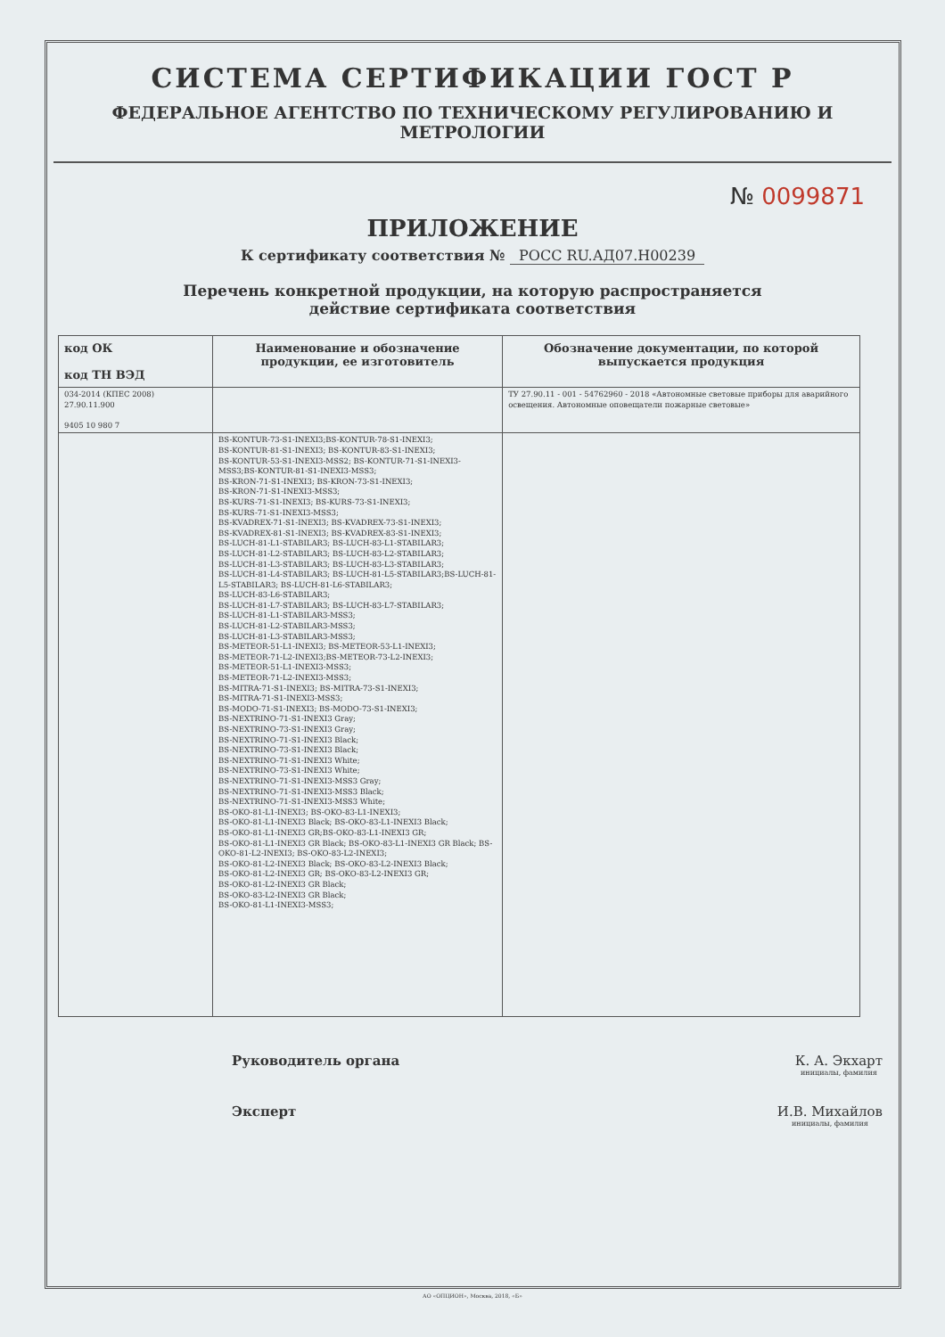СИСТЕМА СЕРТИФИКАЦИИ ГОСТ Р
ФЕДЕРАЛЬНОЕ АГЕНТСТВО ПО ТЕХНИЧЕСКОМУ РЕГУЛИРОВАНИЮ И МЕТРОЛОГИИ
№ 0099871
ПРИЛОЖЕНИЕ
К сертификату соответствия № РОСС RU.АД07.Н00239
Перечень конкретной продукции, на которую распространяется
действие сертификата соответствия
| код ОК код ТН ВЭД | Наименование и обозначение продукции, ее изготовитель | Обозначение документации, по которой выпускается продукция |
| --- | --- | --- |
| 034-2014 (КПЕС 2008) 27.90.11.900 9405 10 980 7 | | ТУ 27.90.11 - 001 - 54762960 - 2018 «Автономные световые приборы для аварийного освещения. Автономные оповещатели пожарные световые» |
| | BS-KONTUR-73-S1-INEXI3;BS-KONTUR-78-S1-INEXI3; BS-KONTUR-81-S1-INEXI3; BS-KONTUR-83-S1-INEXI3; BS-KONTUR-53-S1-INEXI3-MSS2; BS-KONTUR-71-S1-INEXI3-MSS3;BS-KONTUR-81-S1-INEXI3-MSS3; BS-KRON-71-S1-INEXI3; BS-KRON-73-S1-INEXI3; BS-KRON-71-S1-INEXI3-MSS3; BS-KURS-71-S1-INEXI3; BS-KURS-73-S1-INEXI3; BS-KURS-71-S1-INEXI3-MSS3; BS-KVADREX-71-S1-INEXI3; BS-KVADREX-73-S1-INEXI3; BS-KVADREX-81-S1-INEXI3; BS-KVADREX-83-S1-INEXI3; BS-LUCH-81-L1-STABILAR3; BS-LUCH-83-L1-STABILAR3; BS-LUCH-81-L2-STABILAR3; BS-LUCH-83-L2-STABILAR3; BS-LUCH-81-L3-STABILAR3; BS-LUCH-83-L3-STABILAR3; BS-LUCH-81-L4-STABILAR3; BS-LUCH-81-L5-STABILAR3;BS-LUCH-81-L5-STABILAR3; BS-LUCH-81-L6-STABILAR3; BS-LUCH-83-L6-STABILAR3; BS-LUCH-81-L7-STABILAR3; BS-LUCH-83-L7-STABILAR3; BS-LUCH-81-L1-STABILAR3-MSS3; BS-LUCH-81-L2-STABILAR3-MSS3; BS-LUCH-81-L3-STABILAR3-MSS3; BS-METEOR-51-L1-INEXI3; BS-METEOR-53-L1-INEXI3; BS-METEOR-71-L2-INEXI3;BS-METEOR-73-L2-INEXI3; BS-METEOR-51-L1-INEXI3-MSS3; BS-METEOR-71-L2-INEXI3-MSS3; BS-MITRA-71-S1-INEXI3; BS-MITRA-73-S1-INEXI3; BS-MITRA-71-S1-INEXI3-MSS3; BS-MODO-71-S1-INEXI3; BS-MODO-73-S1-INEXI3; BS-NEXTRINO-71-S1-INEXI3 Gray; BS-NEXTRINO-73-S1-INEXI3 Gray; BS-NEXTRINO-71-S1-INEXI3 Black; BS-NEXTRINO-73-S1-INEXI3 Black; BS-NEXTRINO-71-S1-INEXI3 White; BS-NEXTRINO-73-S1-INEXI3 White; BS-NEXTRINO-71-S1-INEXI3-MSS3 Gray; BS-NEXTRINO-71-S1-INEXI3-MSS3 Black; BS-NEXTRINO-71-S1-INEXI3-MSS3 White; BS-OKO-81-L1-INEXI3; BS-OKO-83-L1-INEXI3; BS-OKO-81-L1-INEXI3 Black; BS-OKO-83-L1-INEXI3 Black; BS-OKO-81-L1-INEXI3 GR;BS-OKO-83-L1-INEXI3 GR; BS-OKO-81-L1-INEXI3 GR Black; BS-OKO-83-L1-INEXI3 GR Black; BS-OKO-81-L2-INEXI3; BS-OKO-83-L2-INEXI3; BS-OKO-81-L2-INEXI3 Black; BS-OKO-83-L2-INEXI3 Black; BS-OKO-81-L2-INEXI3 GR; BS-OKO-83-L2-INEXI3 GR; BS-OKO-81-L2-INEXI3 GR Black; BS-OKO-83-L2-INEXI3 GR Black; BS-OKO-81-L1-INEXI3-MSS3; | |
Руководитель органа К. А. Экхарт
инициалы, фамилия
Эксперт И.В. Михайлов
инициалы, фамилия
АО «ОПЦИОН», Москва, 2018, «Б»